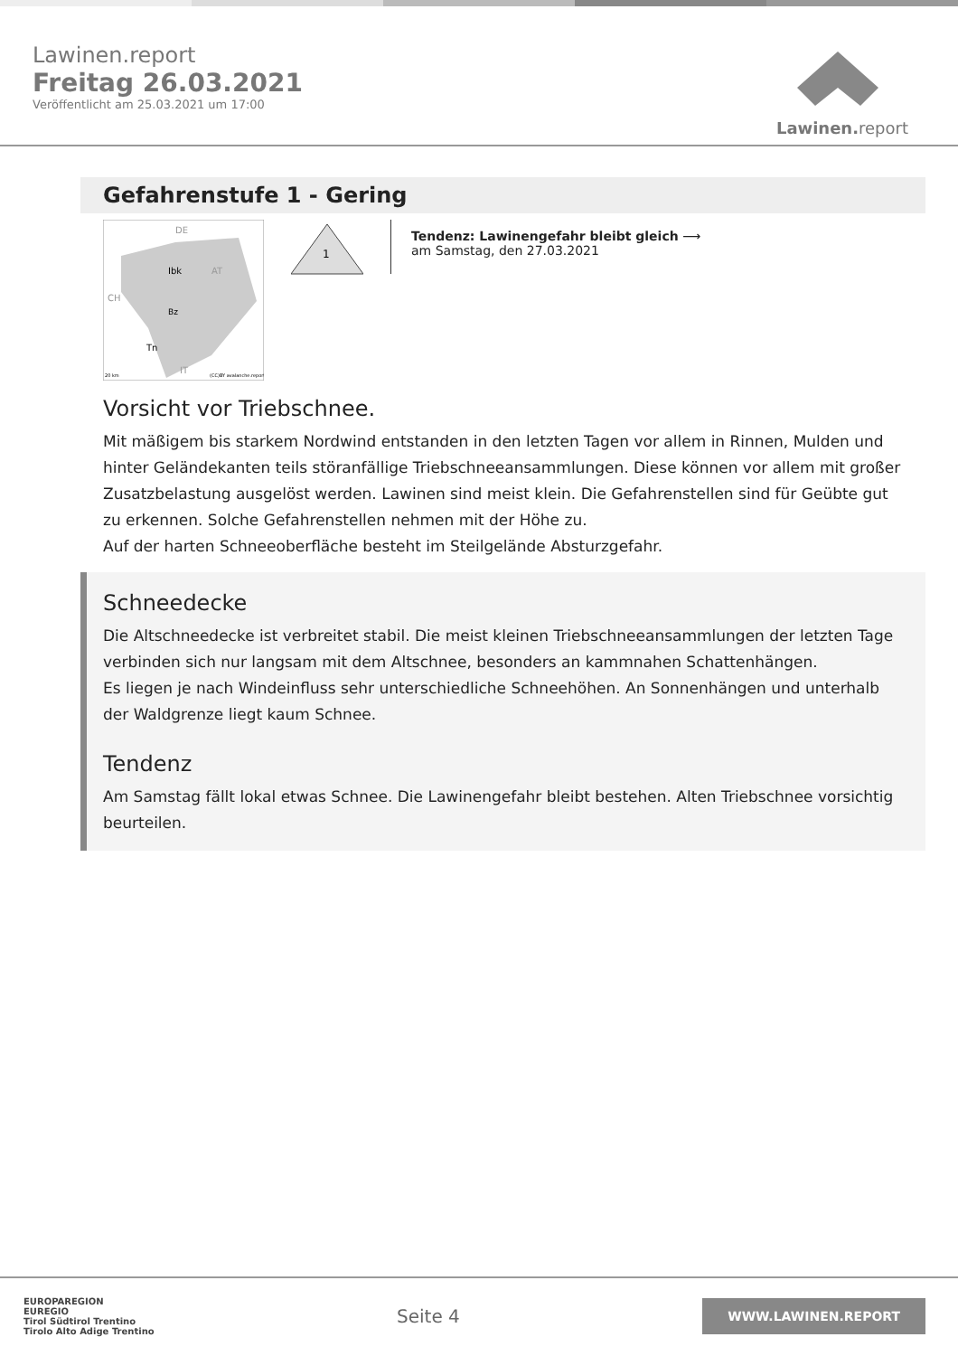Lawinen.report
Freitag 26.03.2021
Veröffentlicht am 25.03.2021 um 17:00
Lawinen. report
Gefahrenstufe 1 - Gering
AT
DE
CH
IT
Ibk
Bz
Tn
20 km
(CC)BY avalanche.report
1
Tendenz: Lawinengefahr bleibt gleich ⟶
am Samstag, den 27.03.2021
Vorsicht vor Triebschnee.
Mit mäßigem bis starkem Nordwind entstanden in den letzten Tagen vor allem in Rinnen, Mulden und hinter Geländekanten teils störanfällige Triebschneeansammlungen. Diese können vor allem mit großer Zusatzbelastung ausgelöst werden. Lawinen sind meist klein. Die Gefahrenstellen sind für Geübte gut zu erkennen. Solche Gefahrenstellen nehmen mit der Höhe zu.
Auf der harten Schneeoberfläche besteht im Steilgelände Absturzgefahr.
Schneedecke
Die Altschneedecke ist verbreitet stabil. Die meist kleinen Triebschneeansammlungen der letzten Tage verbinden sich nur langsam mit dem Altschnee, besonders an kammnahen Schattenhängen.
Es liegen je nach Windeinfluss sehr unterschiedliche Schneehöhen. An Sonnenhängen und unterhalb der Waldgrenze liegt kaum Schnee.
Tendenz
Am Samstag fällt lokal etwas Schnee. Die Lawinengefahr bleibt bestehen. Alten Triebschnee vorsichtig beurteilen.
EUROPAREGION
EUREGIO
Tirol Südtirol Trentino
Tirolo Alto Adige Trentino
Seite 4
WWW.LAWINEN.REPORT